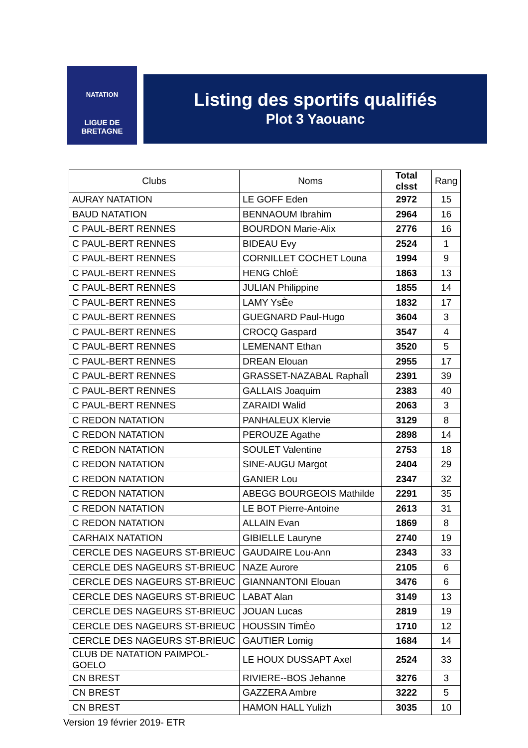NATATION
LIGUE DE
BRETAGNE
Listing des sportifs qualifiés
Plot 3 Yaouanc
| Clubs | Noms | Total clsst | Rang |
| --- | --- | --- | --- |
| AURAY NATATION | LE GOFF Eden | 2972 | 15 |
| BAUD NATATION | BENNAOUM Ibrahim | 2964 | 16 |
| C PAUL-BERT RENNES | BOURDON Marie-Alix | 2776 | 16 |
| C PAUL-BERT RENNES | BIDEAU Evy | 2524 | 1 |
| C PAUL-BERT RENNES | CORNILLET COCHET Louna | 1994 | 9 |
| C PAUL-BERT RENNES | HENG ChloÈ | 1863 | 13 |
| C PAUL-BERT RENNES | JULIAN Philippine | 1855 | 14 |
| C PAUL-BERT RENNES | LAMY YsÈe | 1832 | 17 |
| C PAUL-BERT RENNES | GUEGNARD Paul-Hugo | 3604 | 3 |
| C PAUL-BERT RENNES | CROCQ Gaspard | 3547 | 4 |
| C PAUL-BERT RENNES | LEMENANT Ethan | 3520 | 5 |
| C PAUL-BERT RENNES | DREAN Elouan | 2955 | 17 |
| C PAUL-BERT RENNES | GRASSET-NAZABAL RaphaÎl | 2391 | 39 |
| C PAUL-BERT RENNES | GALLAIS Joaquim | 2383 | 40 |
| C PAUL-BERT RENNES | ZARAIDI Walid | 2063 | 3 |
| C REDON NATATION | PANHALEUX Klervie | 3129 | 8 |
| C REDON NATATION | PEROUZE Agathe | 2898 | 14 |
| C REDON NATATION | SOULET Valentine | 2753 | 18 |
| C REDON NATATION | SINE-AUGU Margot | 2404 | 29 |
| C REDON NATATION | GANIER Lou | 2347 | 32 |
| C REDON NATATION | ABEGG BOURGEOIS Mathilde | 2291 | 35 |
| C REDON NATATION | LE BOT Pierre-Antoine | 2613 | 31 |
| C REDON NATATION | ALLAIN Evan | 1869 | 8 |
| CARHAIX NATATION | GIBIELLE Lauryne | 2740 | 19 |
| CERCLE DES NAGEURS ST-BRIEUC | GAUDAIRE Lou-Ann | 2343 | 33 |
| CERCLE DES NAGEURS ST-BRIEUC | NAZE Aurore | 2105 | 6 |
| CERCLE DES NAGEURS ST-BRIEUC | GIANNANTONI Elouan | 3476 | 6 |
| CERCLE DES NAGEURS ST-BRIEUC | LABAT Alan | 3149 | 13 |
| CERCLE DES NAGEURS ST-BRIEUC | JOUAN Lucas | 2819 | 19 |
| CERCLE DES NAGEURS ST-BRIEUC | HOUSSIN TimÈo | 1710 | 12 |
| CERCLE DES NAGEURS ST-BRIEUC | GAUTIER Lomig | 1684 | 14 |
| CLUB DE NATATION PAIMPOL-GOELO | LE HOUX DUSSAPT Axel | 2524 | 33 |
| CN BREST | RIVIERE--BOS Jehanne | 3276 | 3 |
| CN BREST | GAZZERA Ambre | 3222 | 5 |
| CN BREST | HAMON HALL Yulizh | 3035 | 10 |
Version 19 février 2019- ETR